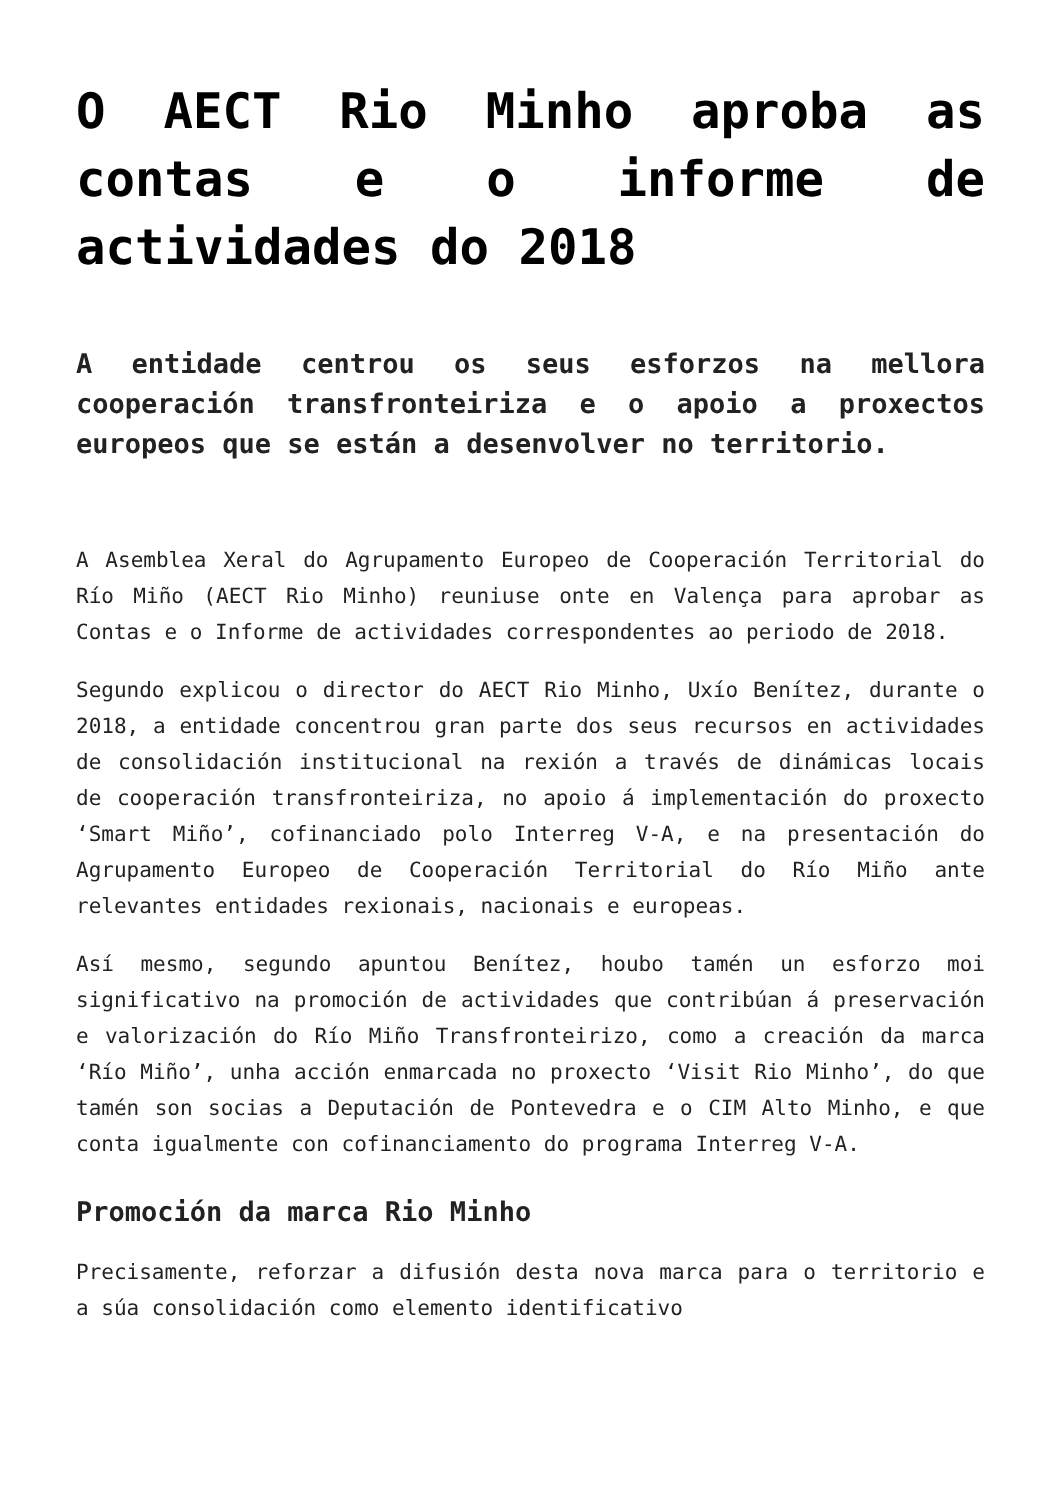O AECT Rio Minho aproba as contas e o informe de actividades do 2018
A entidade centrou os seus esforzos na mellora cooperación transfronteiriza e o apoio a proxectos europeos que se están a desenvolver no territorio.
A Asemblea Xeral do Agrupamento Europeo de Cooperación Territorial do Río Miño (AECT Rio Minho) reuniuse onte en Valença para aprobar as Contas e o Informe de actividades correspondentes ao periodo de 2018.
Segundo explicou o director do AECT Rio Minho, Uxío Benítez, durante o 2018, a entidade concentrou gran parte dos seus recursos en actividades de consolidación institucional na rexión a través de dinámicas locais de cooperación transfronteiriza, no apoio á implementación do proxecto ‘Smart Miño’, cofinanciado polo Interreg V-A, e na presentación do Agrupamento Europeo de Cooperación Territorial do Río Miño ante relevantes entidades rexionais, nacionais e europeas.
Así mesmo, segundo apuntou Benítez, houbo tamén un esforzo moi significativo na promoción de actividades que contribúan á preservación e valorización do Río Miño Transfronteirizo, como a creación da marca ‘Río Miño’, unha acción enmarcada no proxecto ‘Visit Rio Minho’, do que tamén son socias a Deputación de Pontevedra e o CIM Alto Minho, e que conta igualmente con cofinanciamento do programa Interreg V-A.
Promoción da marca Rio Minho
Precisamente, reforzar a difusión desta nova marca para o territorio e a súa consolidación como elemento identificativo